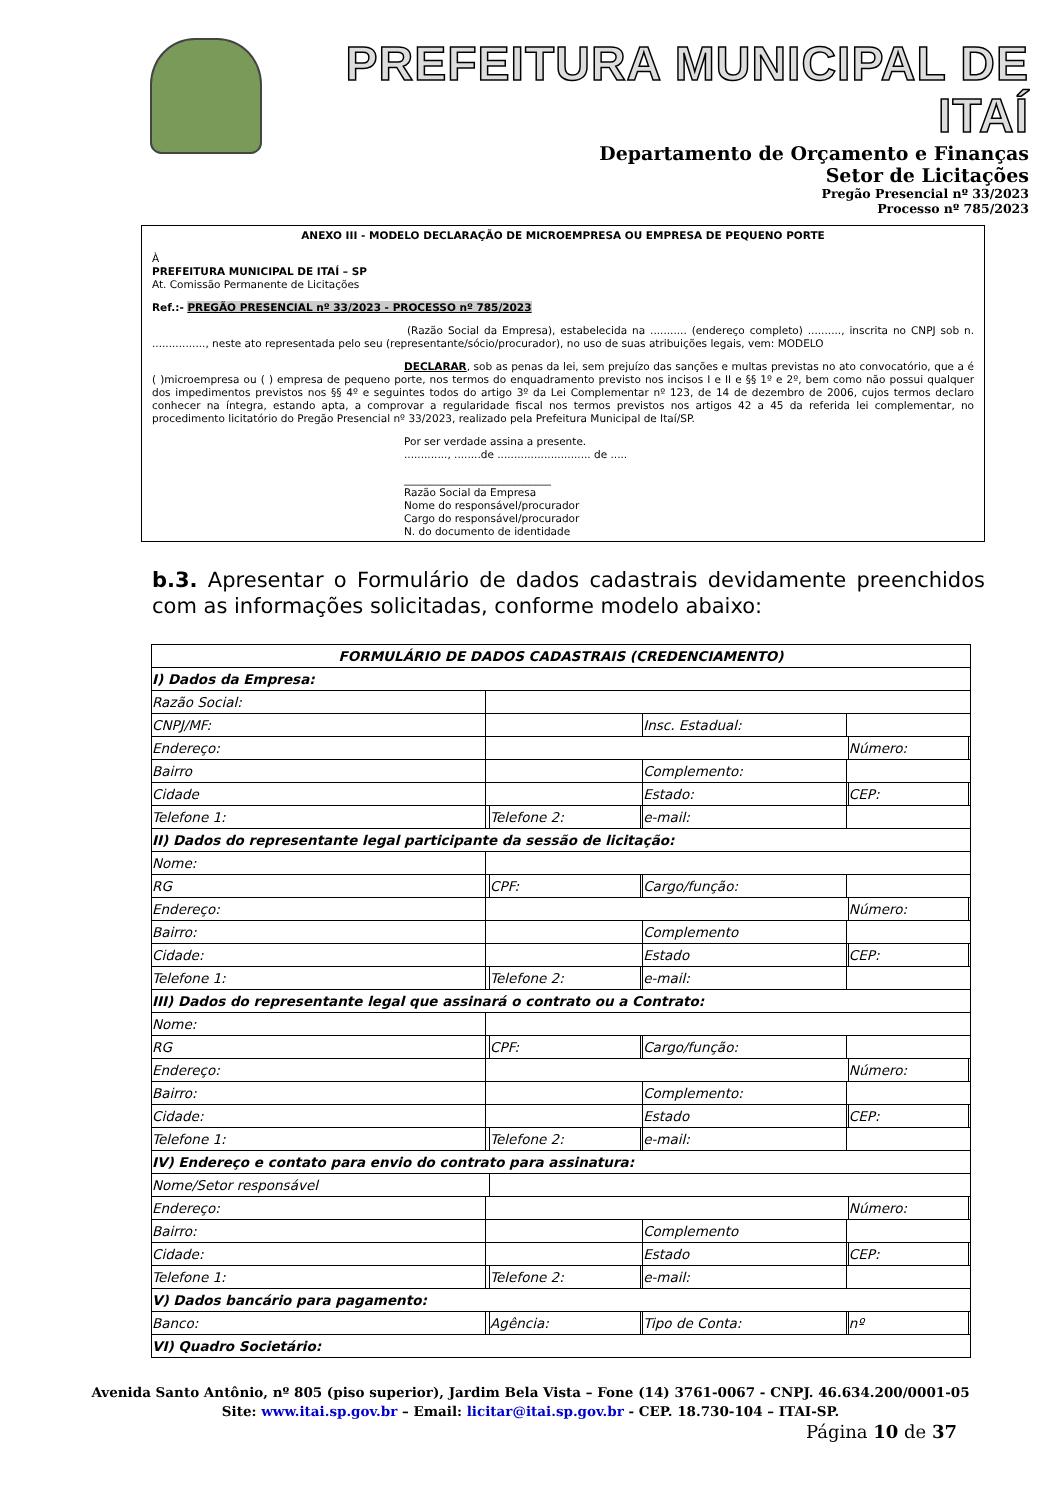PREFEITURA MUNICIPAL DE ITAÍ
Departamento de Orçamento e Finanças
Setor de Licitações
Pregão Presencial nº 33/2023
Processo nº 785/2023
ANEXO III - MODELO DECLARAÇÃO DE MICROEMPRESA OU EMPRESA DE PEQUENO PORTE
À
PREFEITURA MUNICIPAL DE ITAÍ – SP
At. Comissão Permanente de Licitações
Ref.:- PREGÃO PRESENCIAL nº 33/2023 - PROCESSO nº 785/2023
(Razão Social da Empresa), estabelecida na ........... (endereço completo) .........., inscrita no CNPJ sob n. ................, neste ato representada pelo seu (representante/sócio/procurador), no uso de suas atribuições legais, vem: MODELO
DECLARAR, sob as penas da lei, sem prejuízo das sanções e multas previstas no ato convocatório, que a é ( )microempresa ou ( ) empresa de pequeno porte, nos termos do enquadramento previsto nos incisos I e II e §§ 1º e 2º, bem como não possui qualquer dos impedimentos previstos nos §§ 4º e seguintes todos do artigo 3º da Lei Complementar nº 123, de 14 de dezembro de 2006, cujos termos declaro conhecer na íntegra, estando apta, a comprovar a regularidade fiscal nos termos previstos nos artigos 42 a 45 da referida lei complementar, no procedimento licitatório do Pregão Presencial nº 33/2023, realizado pela Prefeitura Municipal de Itaí/SP.
Por ser verdade assina a presente.
............., ........de ............................ de .....
____________________________
Razão Social da Empresa
Nome do responsável/procurador
Cargo do responsável/procurador
N. do documento de identidade
b.3. Apresentar o Formulário de dados cadastrais devidamente preenchidos com as informações solicitadas, conforme modelo abaixo:
| FORMULÁRIO DE DADOS CADASTRAIS (CREDENCIAMENTO) | | | | | | | |
| I) Dados da Empresa: | | | | | | | |
| Razão Social: | | | | | | | |
| CNPJ/MF: | | | | Insc. Estadual: | | | |
| Endereço: | | | | | | Número: | |
| Bairro | | | | Complemento: | | | |
| Cidade | | | | Estado: | | CEP: | |
| Telefone 1: | | Telefone 2: | | e-mail: | | | |
| II) Dados do representante legal participante da sessão de licitação: | | | | | | | |
| Nome: | | | | | | | |
| RG | | CPF: | | Cargo/função: | | | |
| Endereço: | | | | | | Número: | |
| Bairro: | | | | Complemento | | | |
| Cidade: | | | | Estado | | CEP: | |
| Telefone 1: | | Telefone 2: | | e-mail: | | | |
| III) Dados do representante legal que assinará o contrato ou a Contrato: | | | | | | | |
| Nome: | | | | | | | |
| RG | | CPF: | | Cargo/função: | | | |
| Endereço: | | | | | | Número: | |
| Bairro: | | | | Complemento: | | | |
| Cidade: | | | | Estado | | CEP: | |
| Telefone 1: | | Telefone 2: | | e-mail: | | | |
| IV) Endereço e contato para envio do contrato para assinatura: | | | | | | | |
| Nome/Setor responsável | | | | | | | |
| Endereço: | | | | | | Número: | |
| Bairro: | | | | Complemento | | | |
| Cidade: | | | | Estado | | CEP: | |
| Telefone 1: | | Telefone 2: | | e-mail: | | | |
| V) Dados bancário para pagamento: | | | | | | | |
| Banco: | | Agência: | | Tipo de Conta: | | nº | |
| VI) Quadro Societário: | | | | | | | |
Avenida Santo Antônio, nº 805 (piso superior), Jardim Bela Vista – Fone (14) 3761-0067 - CNPJ. 46.634.200/0001-05
Site: www.itai.sp.gov.br – Email: licitar@itai.sp.gov.br - CEP. 18.730-104 – ITAI-SP.
Página 10 de 37